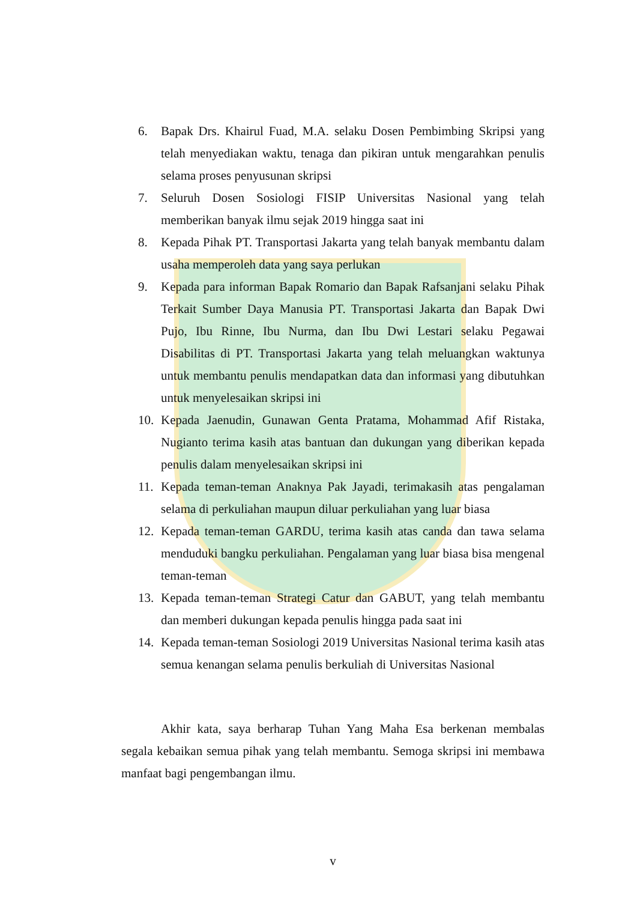6. Bapak Drs. Khairul Fuad, M.A. selaku Dosen Pembimbing Skripsi yang telah menyediakan waktu, tenaga dan pikiran untuk mengarahkan penulis selama proses penyusunan skripsi
7. Seluruh Dosen Sosiologi FISIP Universitas Nasional yang telah memberikan banyak ilmu sejak 2019 hingga saat ini
8. Kepada Pihak PT. Transportasi Jakarta yang telah banyak membantu dalam usaha memperoleh data yang saya perlukan
9. Kepada para informan Bapak Romario dan Bapak Rafsanjani selaku Pihak Terkait Sumber Daya Manusia PT. Transportasi Jakarta dan Bapak Dwi Pujo, Ibu Rinne, Ibu Nurma, dan Ibu Dwi Lestari selaku Pegawai Disabilitas di PT. Transportasi Jakarta yang telah meluangkan waktunya untuk membantu penulis mendapatkan data dan informasi yang dibutuhkan untuk menyelesaikan skripsi ini
10. Kepada Jaenudin, Gunawan Genta Pratama, Mohammad Afif Ristaka, Nugianto terima kasih atas bantuan dan dukungan yang diberikan kepada penulis dalam menyelesaikan skripsi ini
11. Kepada teman-teman Anaknya Pak Jayadi, terimakasih atas pengalaman selama di perkuliahan maupun diluar perkuliahan yang luar biasa
12. Kepada teman-teman GARDU, terima kasih atas canda dan tawa selama menduduki bangku perkuliahan. Pengalaman yang luar biasa bisa mengenal teman-teman
13. Kepada teman-teman Strategi Catur dan GABUT, yang telah membantu dan memberi dukungan kepada penulis hingga pada saat ini
14. Kepada teman-teman Sosiologi 2019 Universitas Nasional terima kasih atas semua kenangan selama penulis berkuliah di Universitas Nasional
Akhir kata, saya berharap Tuhan Yang Maha Esa berkenan membalas segala kebaikan semua pihak yang telah membantu. Semoga skripsi ini membawa manfaat bagi pengembangan ilmu.
v